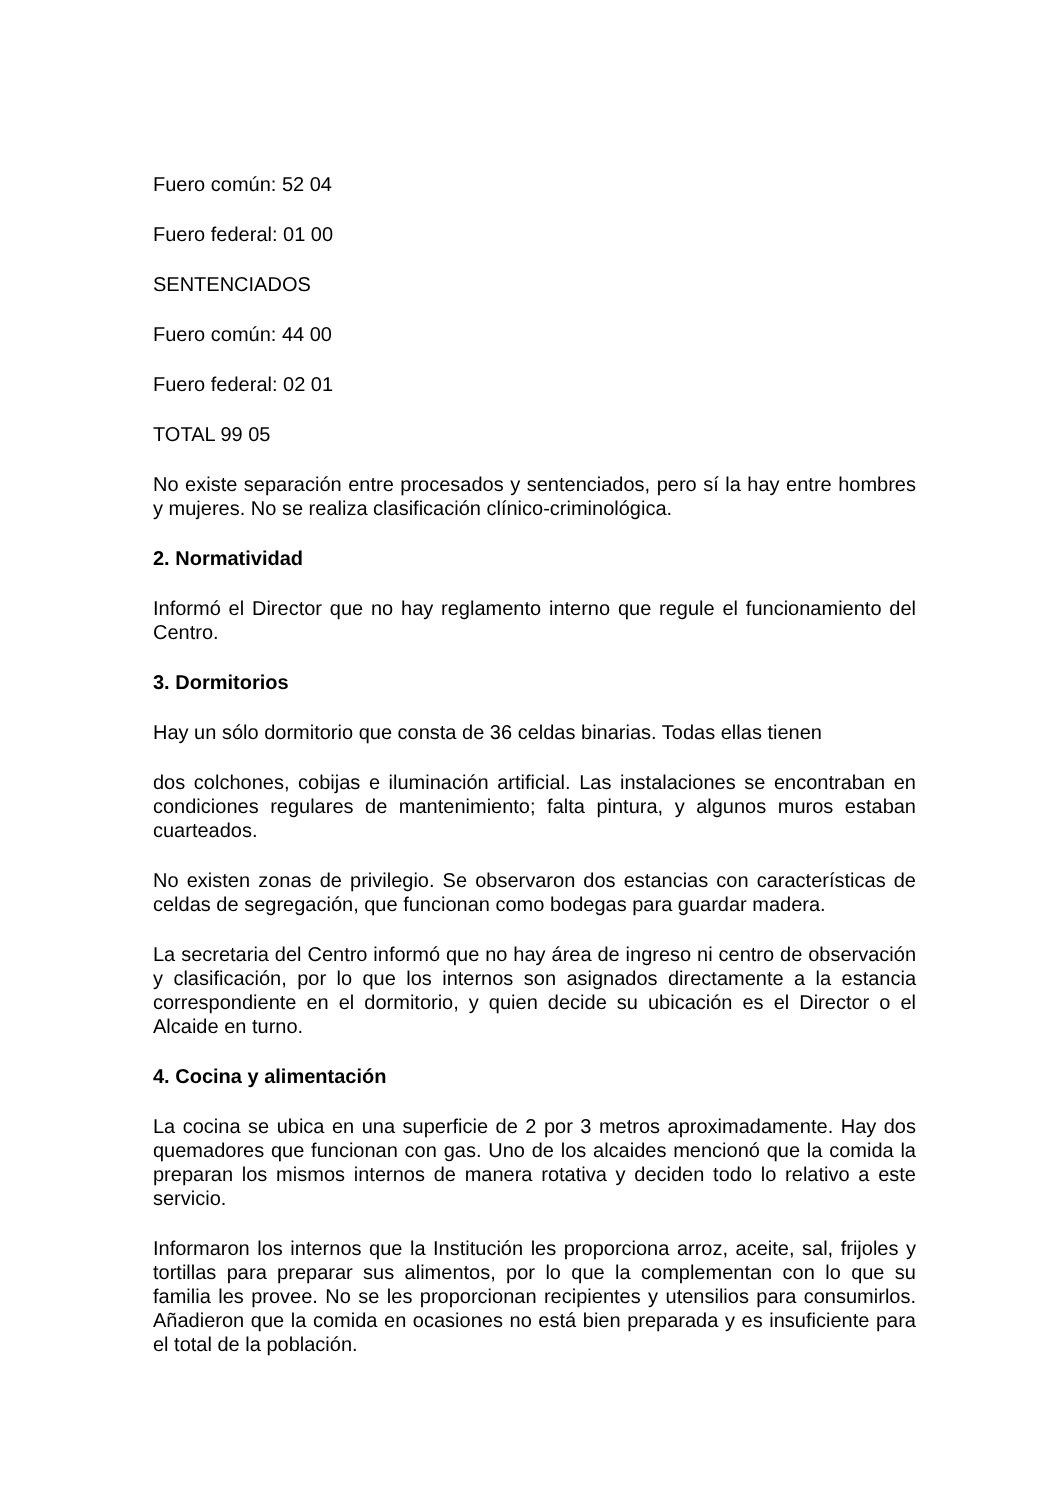Fuero común: 52 04
Fuero federal: 01 00
SENTENCIADOS
Fuero común: 44 00
Fuero federal: 02 01
TOTAL 99 05
No existe separación entre procesados y sentenciados, pero sí la hay entre hombres y mujeres. No se realiza clasificación clínico-criminológica.
2. Normatividad
Informó el Director que no hay reglamento interno que regule el funcionamiento del Centro.
3. Dormitorios
Hay un sólo dormitorio que consta de 36 celdas binarias. Todas ellas tienen
dos colchones, cobijas e iluminación artificial. Las instalaciones se encontraban en condiciones regulares de mantenimiento; falta pintura, y algunos muros estaban cuarteados.
No existen zonas de privilegio. Se observaron dos estancias con características de celdas de segregación, que funcionan como bodegas para guardar madera.
La secretaria del Centro informó que no hay área de ingreso ni centro de observación y clasificación, por lo que los internos son asignados directamente a la estancia correspondiente en el dormitorio, y quien decide su ubicación es el Director o el Alcaide en turno.
4. Cocina y alimentación
La cocina se ubica en una superficie de 2 por 3 metros aproximadamente. Hay dos quemadores que funcionan con gas. Uno de los alcaides mencionó que la comida la preparan los mismos internos de manera rotativa y deciden todo lo relativo a este servicio.
Informaron los internos que la Institución les proporciona arroz, aceite, sal, frijoles y tortillas para preparar sus alimentos, por lo que la complementan con lo que su familia les provee. No se les proporcionan recipientes y utensilios para consumirlos. Añadieron que la comida en ocasiones no está bien preparada y es insuficiente para el total de la población.